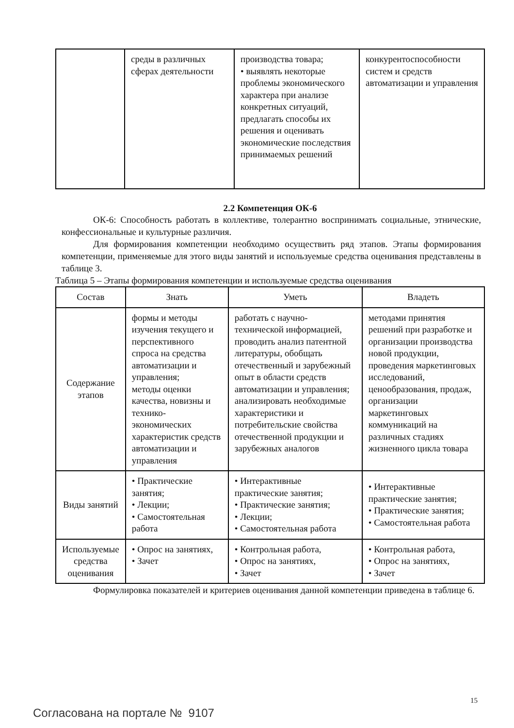| | среды в различных сферах деятельности | производства товара; • выявлять некоторые проблемы экономического характера при анализе конкретных ситуаций, предлагать способы их решения и оценивать экономические последствия принимаемых решений | конкурентоспособности систем и средств автоматизации и управления |
2.2 Компетенция ОК-6
ОК-6: Способность работать в коллективе, толерантно воспринимать социальные, этнические, конфессиональные и культурные различия.
Для формирования компетенции необходимо осуществить ряд этапов. Этапы формирования компетенции, применяемые для этого виды занятий и используемые средства оценивания представлены в таблице 3.
Таблица 5 – Этапы формирования компетенции и используемые средства оценивания
| Состав | Знать | Уметь | Владеть |
| --- | --- | --- | --- |
| Содержание этапов | формы и методы изучения текущего и перспективного спроса на средства автоматизации и управления; методы оценки качества, новизны и технико-экономических характеристик средств автоматизации и управления | работать с научно-технической информацией, проводить анализ патентной литературы, обобщать отечественный и зарубежный опыт в области средств автоматизации и управления; анализировать необходимые характеристики и потребительские свойства отечественной продукции и зарубежных аналогов | методами принятия решений при разработке и организации производства новой продукции, проведения маркетинговых исследований, ценообразования, продаж, организации маркетинговых коммуникаций на различных стадиях жизненного цикла товара |
| Виды занятий | • Практические занятия; • Лекции; • Самостоятельная работа | • Интерактивные практические занятия; • Практические занятия; • Лекции; • Самостоятельная работа | • Интерактивные практические занятия; • Практические занятия; • Самостоятельная работа |
| Используемые средства оценивания | • Опрос на занятиях, • Зачет | • Контрольная работа, • Опрос на занятиях, • Зачет | • Контрольная работа, • Опрос на занятиях, • Зачет |
Формулировка показателей и критериев оценивания данной компетенции приведена в таблице 6.
15
Согласована на портале № 9107